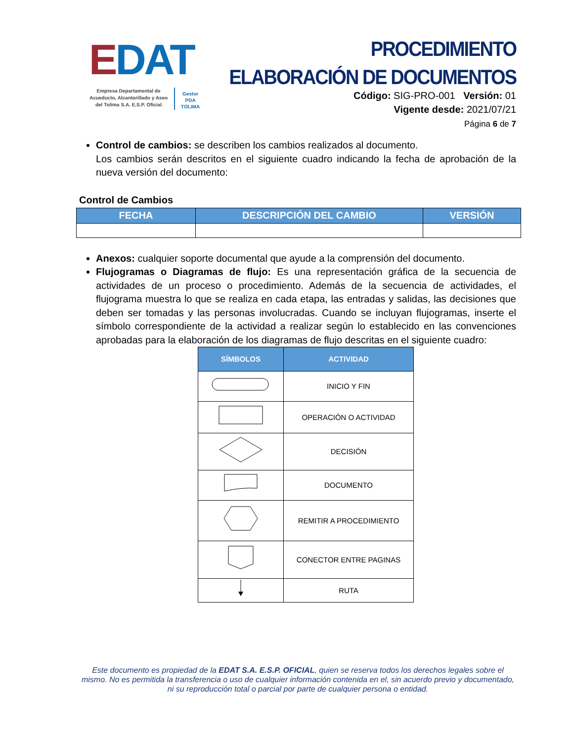EDAT
Empresa Departamental de Acueducto, Alcantarillado y Aseo del Tolima S.A. E.S.P. Oficial
Gestor
PDA
TOLIMA
PROCEDIMIENTO
ELABORACIÓN DE DOCUMENTOS
Código: SIG-PRO-001 Versión: 01
Vigente desde: 2021/07/21
Página 6 de 7
Control de cambios: se describen los cambios realizados al documento.
Los cambios serán descritos en el siguiente cuadro indicando la fecha de aprobación de la nueva versión del documento:
Control de Cambios
| FECHA | DESCRIPCIÓN DEL CAMBIO | VERSIÓN |
| --- | --- | --- |
Anexos: cualquier soporte documental que ayude a la comprensión del documento.
Flujogramas o Diagramas de flujo: Es una representación gráfica de la secuencia de actividades de un proceso o procedimiento. Además de la secuencia de actividades, el flujograma muestra lo que se realiza en cada etapa, las entradas y salidas, las decisiones que deben ser tomadas y las personas involucradas. Cuando se incluyan flujogramas, inserte el símbolo correspondiente de la actividad a realizar según lo establecido en las convenciones aprobadas para la elaboración de los diagramas de flujo descritas en el siguiente cuadro:
| SÍMBOLOS | ACTIVIDAD |
| --- | --- |
| | INICIO Y FIN |
| | OPERACIÓN O ACTIVIDAD |
| | DECISIÓN |
| | DOCUMENTO |
| | REMITIR A PROCEDIMIENTO |
| | CONECTOR ENTRE PAGINAS |
| | RUTA |
Este documento es propiedad de la EDAT S.A. E.S.P. OFICIAL, quien se reserva todos los derechos legales sobre el mismo. No es permitida la transferencia o uso de cualquier información contenida en el, sin acuerdo previo y documentado, ni su reproducción total o parcial por parte de cualquier persona o entidad.